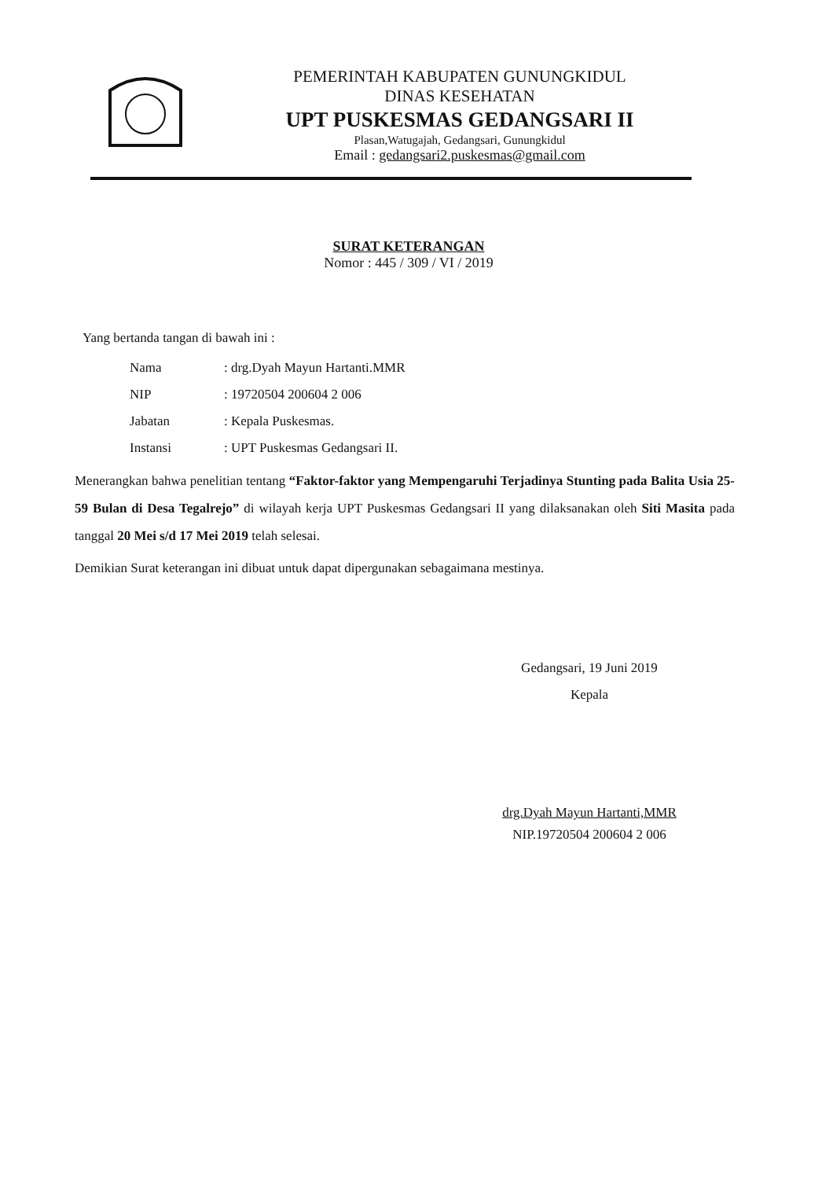PEMERINTAH KABUPATEN GUNUNGKIDUL
DINAS KESEHATAN
UPT PUSKESMAS GEDANGSARI II
Plasan,Watugajah, Gedangsari, Gunungkidul
Email : gedangsari2.puskesmas@gmail.com
SURAT KETERANGAN
Nomor : 445 / 309 / VI / 2019
Yang bertanda tangan di bawah ini :
Nama: drg.Dyah Mayun Hartanti.MMR
NIP: 19720504 200604 2 006
Jabatan: Kepala Puskesmas.
Instansi: UPT Puskesmas Gedangsari II.
Menerangkan bahwa penelitian tentang “Faktor-faktor yang Mempengaruhi Terjadinya Stunting pada Balita Usia 25-59 Bulan di Desa Tegalrejo” di wilayah kerja UPT Puskesmas Gedangsari II yang dilaksanakan oleh Siti Masita pada tanggal 20 Mei s/d 17 Mei 2019 telah selesai.
Demikian Surat keterangan ini dibuat untuk dapat dipergunakan sebagaimana mestinya.
Gedangsari, 19 Juni 2019
Kepala
drg.Dyah Mayun Hartanti,MMR
NIP.19720504 200604 2 006